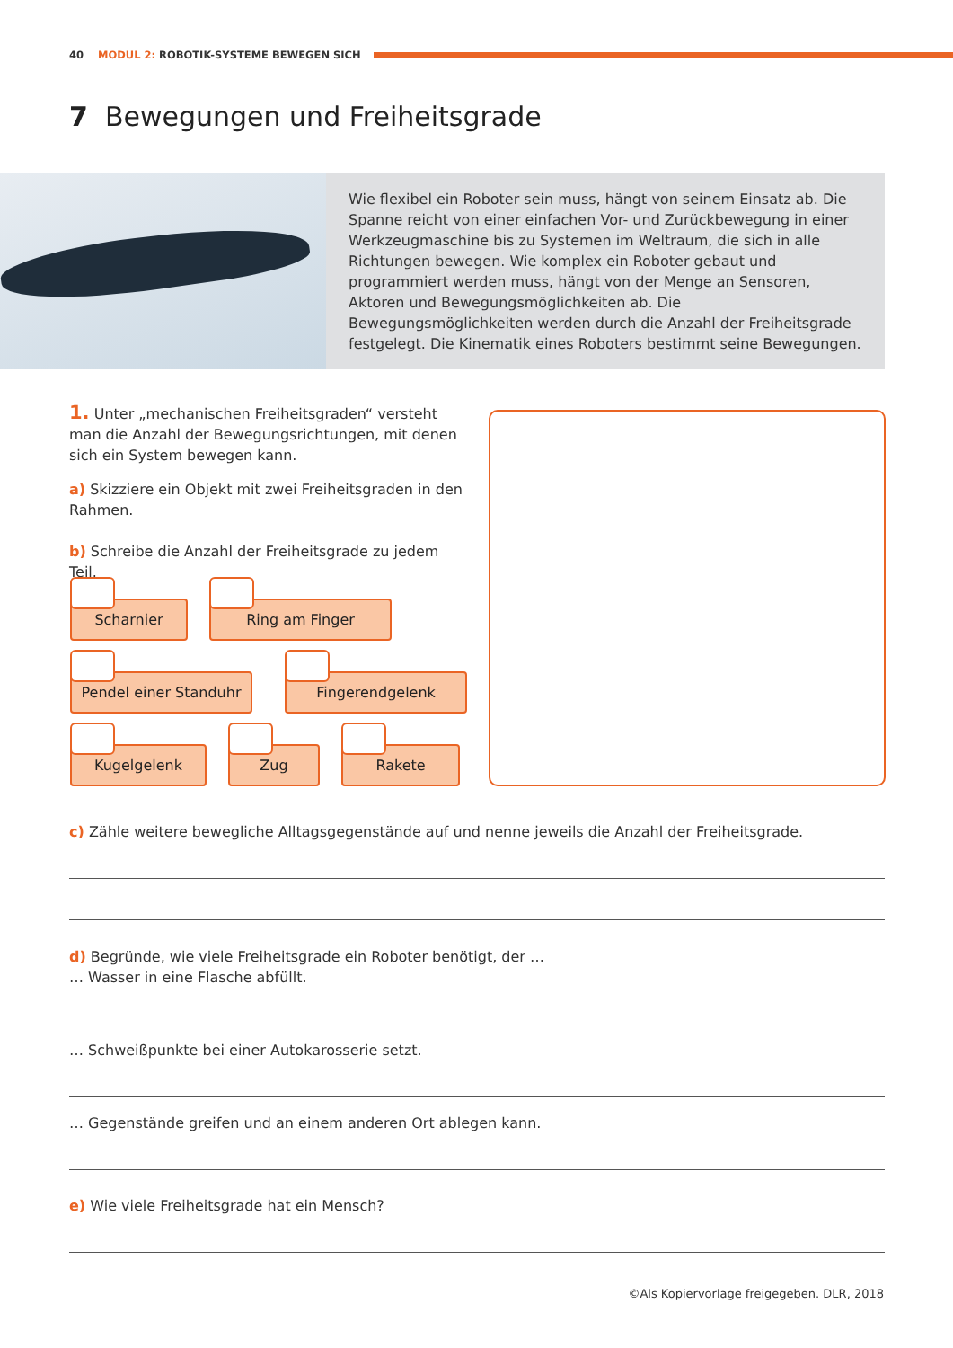40 MODUL 2: ROBOTIK-SYSTEME BEWEGEN SICH
7 Bewegungen und Freiheitsgrade
Wie flexibel ein Roboter sein muss, hängt von seinem Einsatz ab. Die Spanne reicht von einer einfachen Vor- und Zurückbewegung in einer Werkzeugmaschine bis zu Systemen im Weltraum, die sich in alle Richtungen bewegen. Wie komplex ein Roboter gebaut und programmiert werden muss, hängt von der Menge an Sensoren, Aktoren und Bewegungsmöglichkeiten ab. Die Bewegungsmöglichkeiten werden durch die Anzahl der Freiheitsgrade festgelegt. Die Kinematik eines Roboters bestimmt seine Bewegungen.
1. Unter „mechanischen Freiheitsgraden“ versteht man die Anzahl der Bewegungsrichtungen, mit denen sich ein System bewegen kann.
a) Skizziere ein Objekt mit zwei Freiheitsgraden in den Rahmen.
b) Schreibe die Anzahl der Freiheitsgrade zu jedem Teil.
Scharnier Ring am Finger
Pendel einer Standuhr
Fingerendgelenk
Kugelgelenk Zug Rakete
c) Zähle weitere bewegliche Alltagsgegenstände auf und nenne jeweils die Anzahl der Freiheitsgrade.
d) Begründe, wie viele Freiheitsgrade ein Roboter benötigt, der …
… Wasser in eine Flasche abfüllt.
… Schweißpunkte bei einer Autokarosserie setzt.
… Gegenstände greifen und an einem anderen Ort ablegen kann.
e) Wie viele Freiheitsgrade hat ein Mensch?
©Als Kopiervorlage freigegeben. DLR, 2018